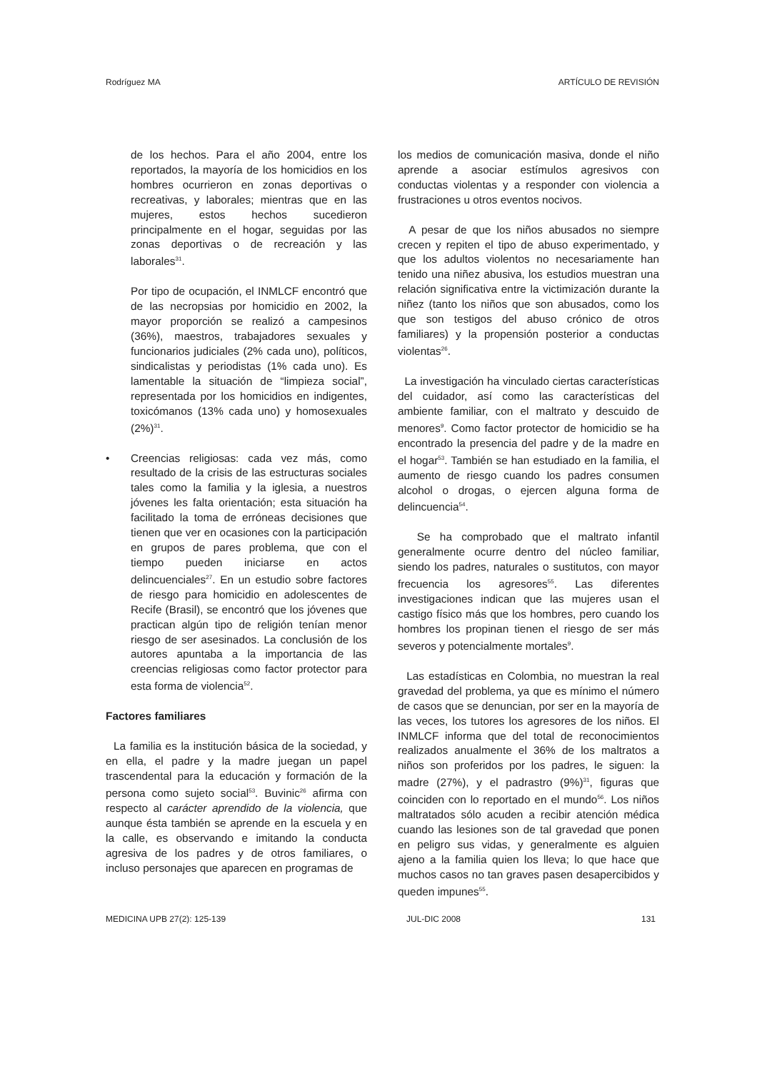Rodríguez MA ARTÍCULO DE REVISIÓN
de los hechos. Para el año 2004, entre los reportados, la mayoría de los homicidios en los hombres ocurrieron en zonas deportivas o recreativas, y laborales; mientras que en las mujeres, estos hechos sucedieron principalmente en el hogar, seguidas por las zonas deportivas o de recreación y las laborales<sup>31</sup>.
Por tipo de ocupación, el INMLCF encontró que de las necropsias por homicidio en 2002, la mayor proporción se realizó a campesinos (36%), maestros, trabajadores sexuales y funcionarios judiciales (2% cada uno), políticos, sindicalistas y periodistas (1% cada uno). Es lamentable la situación de “limpieza social”, representada por los homicidios en indigentes, toxicómanos (13% cada uno) y homosexuales (2%)<sup>31</sup>.
• Creencias religiosas: cada vez más, como resultado de la crisis de las estructuras sociales tales como la familia y la iglesia, a nuestros jóvenes les falta orientación; esta situación ha facilitado la toma de erróneas decisiones que tienen que ver en ocasiones con la participación en grupos de pares problema, que con el tiempo pueden iniciarse en actos delincuenciales<sup>27</sup>. En un estudio sobre factores de riesgo para homicidio en adolescentes de Recife (Brasil), se encontró que los jóvenes que practican algún tipo de religión tenían menor riesgo de ser asesinados. La conclusión de los autores apuntaba a la importancia de las creencias religiosas como factor protector para esta forma de violencia<sup>52</sup>.
Factores familiares
La familia es la institución básica de la sociedad, y en ella, el padre y la madre juegan un papel trascendental para la educación y formación de la persona como sujeto social<sup>53</sup>. Buvinic<sup>26</sup> afirma con respecto al carácter aprendido de la violencia, que aunque ésta también se aprende en la escuela y en la calle, es observando e imitando la conducta agresiva de los padres y de otros familiares, o incluso personajes que aparecen en programas de
los medios de comunicación masiva, donde el niño aprende a asociar estímulos agresivos con conductas violentas y a responder con violencia a frustraciones u otros eventos nocivos.
A pesar de que los niños abusados no siempre crecen y repiten el tipo de abuso experimentado, y que los adultos violentos no necesariamente han tenido una niñez abusiva, los estudios muestran una relación significativa entre la victimización durante la niñez (tanto los niños que son abusados, como los que son testigos del abuso crónico de otros familiares) y la propensión posterior a conductas violentas<sup>26</sup>.
La investigación ha vinculado ciertas características del cuidador, así como las características del ambiente familiar, con el maltrato y descuido de menores<sup>9</sup>. Como factor protector de homicidio se ha encontrado la presencia del padre y de la madre en el hogar<sup>53</sup>. También se han estudiado en la familia, el aumento de riesgo cuando los padres consumen alcohol o drogas, o ejercen alguna forma de delincuencia<sup>54</sup>.
Se ha comprobado que el maltrato infantil generalmente ocurre dentro del núcleo familiar, siendo los padres, naturales o sustitutos, con mayor frecuencia los agresores<sup>55</sup>. Las diferentes investigaciones indican que las mujeres usan el castigo físico más que los hombres, pero cuando los hombres los propinan tienen el riesgo de ser más severos y potencialmente mortales<sup>9</sup>.
Las estadísticas en Colombia, no muestran la real gravedad del problema, ya que es mínimo el número de casos que se denuncian, por ser en la mayoría de las veces, los tutores los agresores de los niños. El INMLCF informa que del total de reconocimientos realizados anualmente el 36% de los maltratos a niños son proferidos por los padres, le siguen: la madre (27%), y el padrastro (9%)<sup>31</sup>, figuras que coinciden con lo reportado en el mundo<sup>56</sup>. Los niños maltratados sólo acuden a recibir atención médica cuando las lesiones son de tal gravedad que ponen en peligro sus vidas, y generalmente es alguien ajeno a la familia quien los lleva; lo que hace que muchos casos no tan graves pasen desapercibidos y queden impunes<sup>55</sup>.
MEDICINA UPB 27(2): 125-139 JUL-DIC 2008 131